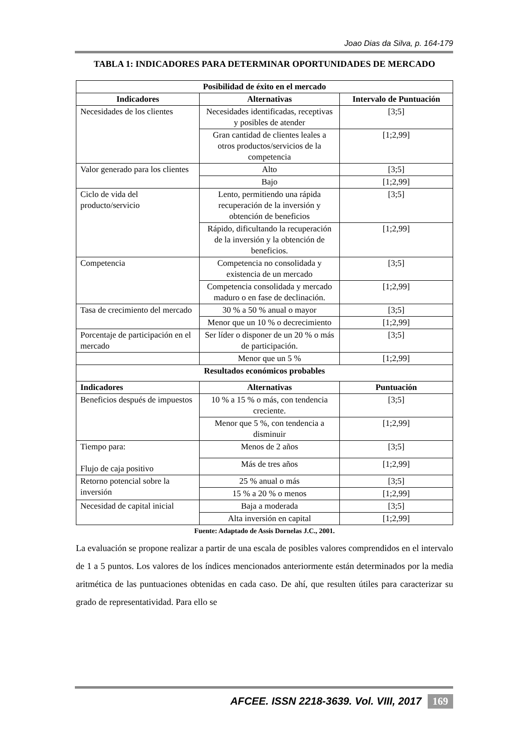Joao Dias da Silva, p. 164-179
TABLA 1: INDICADORES PARA DETERMINAR OPORTUNIDADES DE MERCADO
| Posibilidad de éxito en el mercado | | |
| --- | --- | --- |
| Indicadores | Alternativas | Intervalo de Puntuación |
| Necesidades de los clientes | Necesidades identificadas, receptivas y posibles de atender | [3;5] |
| | Gran cantidad de clientes leales a otros productos/servicios de la competencia | [1;2,99] |
| Valor generado para los clientes | Alto | [3;5] |
| | Bajo | [1;2,99] |
| Ciclo de vida del producto/servicio | Lento, permitiendo una rápida recuperación de la inversión y obtención de beneficios | [3;5] |
| | Rápido, dificultando la recuperación de la inversión y la obtención de beneficios. | [1;2,99] |
| Competencia | Competencia no consolidada y existencia de un mercado | [3;5] |
| | Competencia consolidada y mercado maduro o en fase de declinación. | [1;2,99] |
| Tasa de crecimiento del mercado | 30 % a 50 % anual o mayor | [3;5] |
| | Menor que un 10 % o decrecimiento | [1;2,99] |
| Porcentaje de participación en el mercado | Ser líder o disponer de un 20 % o más de participación. | [3;5] |
| | Menor que un 5 % | [1;2,99] |
| Resultados económicos probables | | |
| Indicadores | Alternativas | Puntuación |
| Beneficios después de impuestos | 10 % a 15 % o más, con tendencia creciente. | [3;5] |
| | Menor que 5 %, con tendencia a disminuir | [1;2,99] |
| Tiempo para: Flujo de caja positivo | Menos de 2 años | [3;5] |
| | Más de tres años | [1;2,99] |
| Retorno potencial sobre la inversión | 25 % anual o más | [3;5] |
| | 15 % a 20 % o menos | [1;2,99] |
| Necesidad de capital inicial | Baja a moderada | [3;5] |
| | Alta inversión en capital | [1;2,99] |
Fuente: Adaptado de Assis Dornelas J.C., 2001.
La evaluación se propone realizar a partir de una escala de posibles valores comprendidos en el intervalo de 1 a 5 puntos. Los valores de los índices mencionados anteriormente están determinados por la media aritmética de las puntuaciones obtenidas en cada caso. De ahí, que resulten útiles para caracterizar su grado de representatividad. Para ello se
AFCEE. ISSN 2218-3639. Vol. VIII, 2017 169